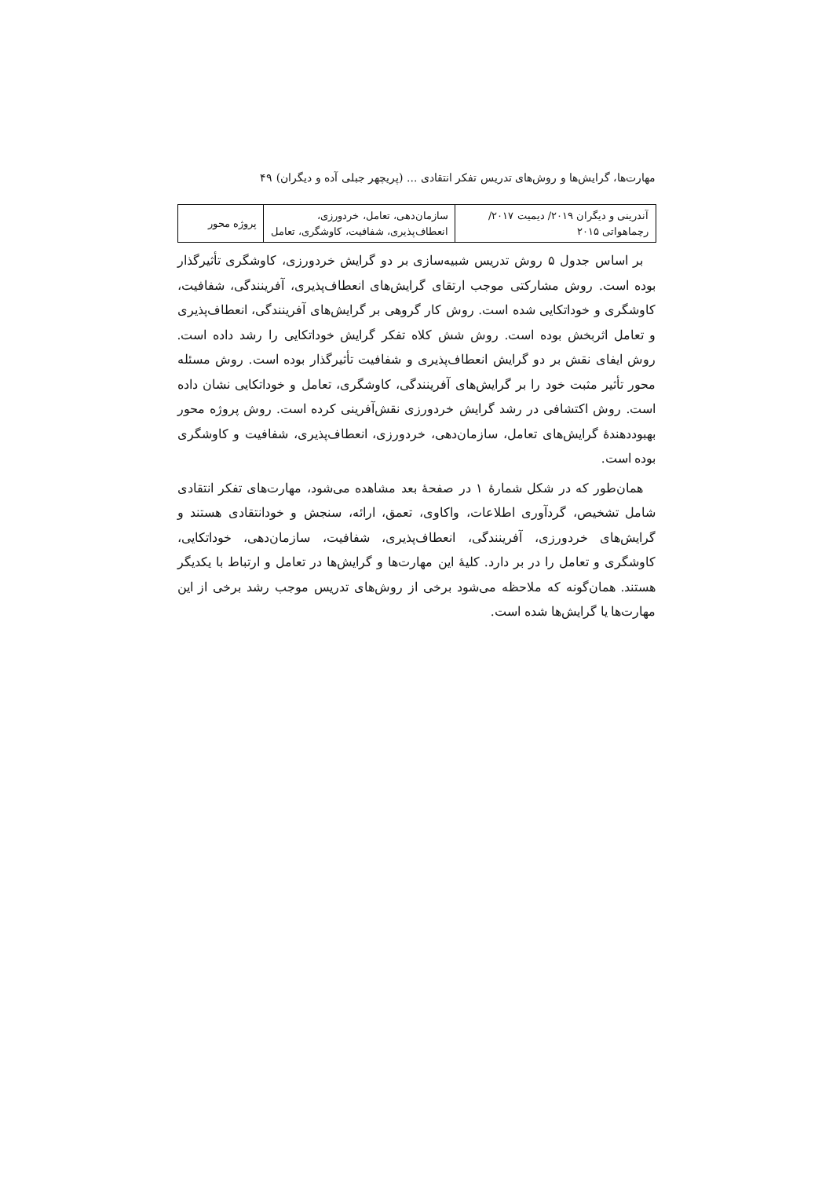مهارت‌ها، گرایش‌ها و روش‌های تدریس تفکر انتقادی ... (پریچهر جبلی آده و دیگران) ۴۹
| آندرینی و دیگران ۲۰۱۹/ دیمیت ۲۰۱۷/ رچماهواتی ۲۰۱۵ | سازمان‌دهی، تعامل، خردورزی، انعطاف‌پذیری، شفافیت، کاوشگری، تعامل | پروژه محور |
بر اساس جدول ۵ روش تدریس شبیه‌سازی بر دو گرایش خردورزی، کاوشگری تأثیرگذار بوده است. روش مشارکتی موجب ارتقای گرایش‌های انعطاف‌پذیری، آفرینندگی، شفافیت، کاوشگری و خوداتکایی شده است. روش کار گروهی بر گرایش‌های آفرینندگی، انعطاف‌پذیری و تعامل اثربخش بوده است. روش شش کلاه تفکر گرایش خوداتکایی را رشد داده است. روش ایفای نقش بر دو گرایش انعطاف‌پذیری و شفافیت تأثیرگذار بوده است. روش مسئله محور تأثیر مثبت خود را بر گرایش‌های آفرینندگی، کاوشگری، تعامل و خوداتکایی نشان داده است. روش اکتشافی در رشد گرایش خردورزی نقش‌آفرینی کرده است. روش پروژه محور بهبوددهندهٔ گرایش‌های تعامل، سازمان‌دهی، خردورزی، انعطاف‌پذیری، شفافیت و کاوشگری بوده است.
همان‌طور که در شکل شمارهٔ ۱ در صفحهٔ بعد مشاهده می‌شود، مهارت‌های تفکر انتقادی شامل تشخیص، گردآوری اطلاعات، واکاوی، تعمق، ارائه، سنجش و خودانتقادی هستند و گرایش‌های خردورزی، آفرینندگی، انعطاف‌پذیری، شفافیت، سازمان‌دهی، خوداتکایی، کاوشگری و تعامل را در بر دارد. کلیهٔ این مهارت‌ها و گرایش‌ها در تعامل و ارتباط با یکدیگر هستند. همان‌گونه که ملاحظه می‌شود برخی از روش‌های تدریس موجب رشد برخی از این مهارت‌ها یا گرایش‌ها شده است.